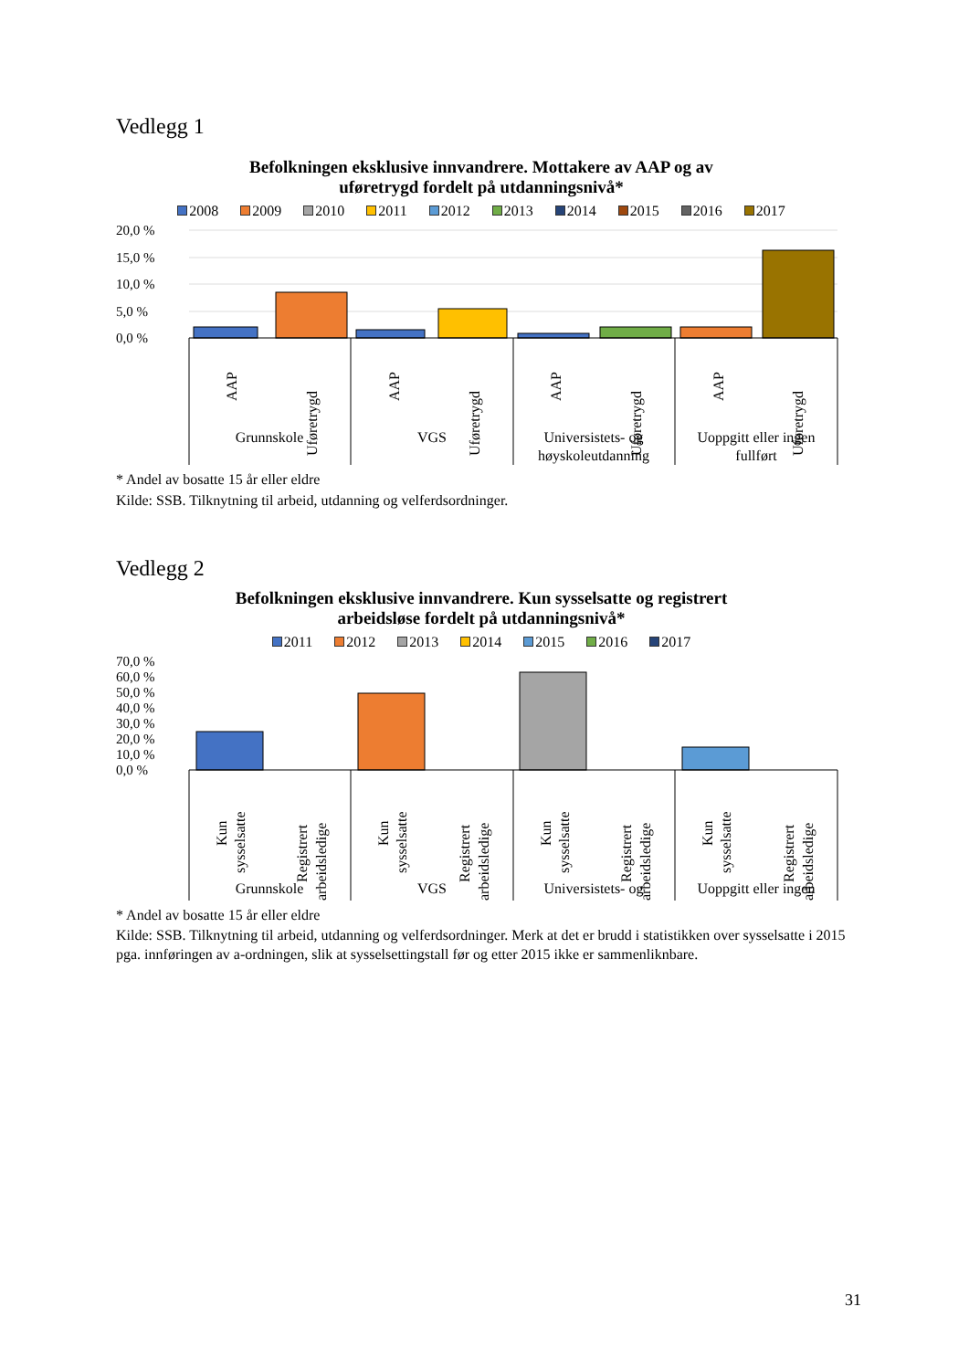Vedlegg 1
Befolkningen eksklusive innvandrere. Mottakere av AAP og av
uføretrygd fordelt på utdanningsnivå*
2008 2009 2010 2011 2012 2013 2014 2015 2016 2017
20,0 %
15,0 %
10,0 %
5,0 %
0,0 %
AAP
Uføretrygd
AAP
Uføretrygd
AAP
Uføretrygd
AAP
Uføretrygd
Grunnskole
VGS
Universistets- og
høyskoleutdanning
Uoppgitt eller ingen
fullført
* Andel av bosatte 15 år eller eldre
Kilde: SSB. Tilknytning til arbeid, utdanning og velferdsordninger.
Vedlegg 2
Befolkningen eksklusive innvandrere. Kun sysselsatte og registrert
arbeidsløse fordelt på utdanningsnivå*
2011 2012 2013 2014 2015 2016 2017
70,0 %
60,0 %
50,0 %
40,0 %
30,0 %
20,0 %
10,0 %
0,0 %
Kun
sysselsatte
Registrert
arbeidsledige
Kun
sysselsatte
Registrert
arbeidsledige
Kun
sysselsatte
Registrert
arbeidsledige
Kun
sysselsatte
Registrert
arbeidsledige
Grunnskole
VGS
Universistets- og
Uoppgitt eller ingen
* Andel av bosatte 15 år eller eldre
Kilde: SSB. Tilknytning til arbeid, utdanning og velferdsordninger. Merk at det er brudd i statistikken over sysselsatte i 2015 pga. innføringen av a-ordningen, slik at sysselsettingstall før og etter 2015 ikke er sammenliknbare.
31